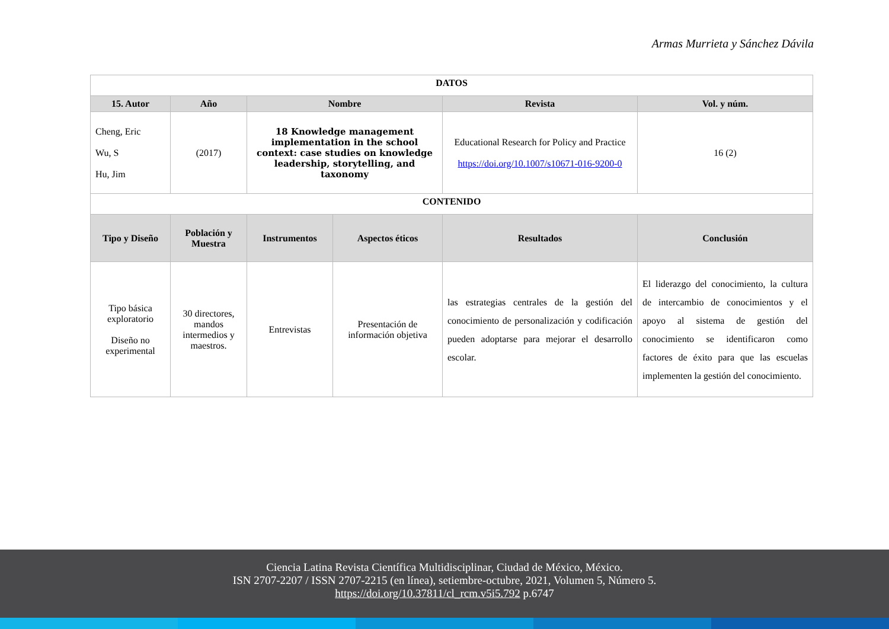Armas Murrieta y Sánchez Dávila
| DATOS | | | | | |
| --- | --- | --- | --- | --- | --- |
| 15. Autor | Año | Nombre | | Revista | Vol. y núm. |
| Cheng, Eric Wu, S Hu, Jim | (2017) | 18 Knowledge management implementation in the school context: case studies on knowledge leadership, storytelling, and taxonomy | | Educational Research for Policy and Practice https://doi.org/10.1007/s10671-016-9200-0 | 16 (2) |
| CONTENIDO | | | | | |
| Tipo y Diseño | Población y Muestra | Instrumentos | Aspectos éticos | Resultados | Conclusión |
| Tipo básica exploratorio Diseño no experimental | 30 directores, mandos intermedios y maestros. | Entrevistas | Presentación de información objetiva | las estrategias centrales de la gestión del conocimiento de personalización y codificación pueden adoptarse para mejorar el desarrollo escolar. | El liderazgo del conocimiento, la cultura de intercambio de conocimientos y el apoyo al sistema de gestión del conocimiento se identificaron como factores de éxito para que las escuelas implementen la gestión del conocimiento. |
Ciencia Latina Revista Científica Multidisciplinar, Ciudad de México, México.
ISN 2707-2207 / ISSN 2707-2215 (en línea), setiembre-octubre, 2021, Volumen 5, Número 5.
https://doi.org/10.37811/cl_rcm.v5i5.792 p.6747